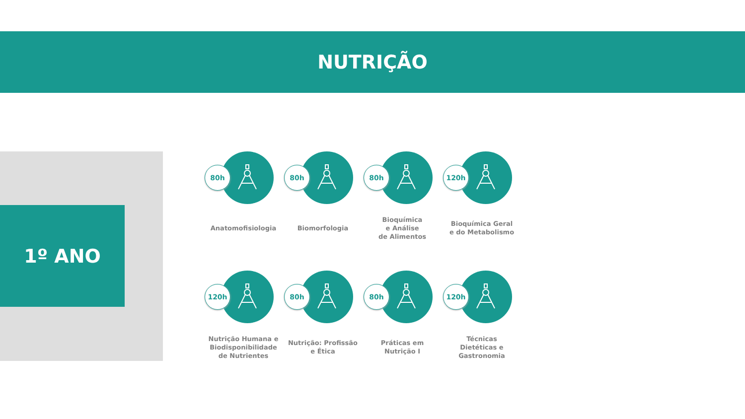NUTRIÇÃO
1º ANO
80h
Anatomofisiologia
80h
Biomorfologia
80h
Bioquímica
e Análise
de Alimentos
120h
Bioquímica Geral
e do Metabolismo
120h
Nutrição Humana e
Biodisponibilidade
de Nutrientes
80h
Nutrição: Profissão
e Ética
80h
Práticas em
Nutrição I
120h
Técnicas
Dietéticas e
Gastronomia